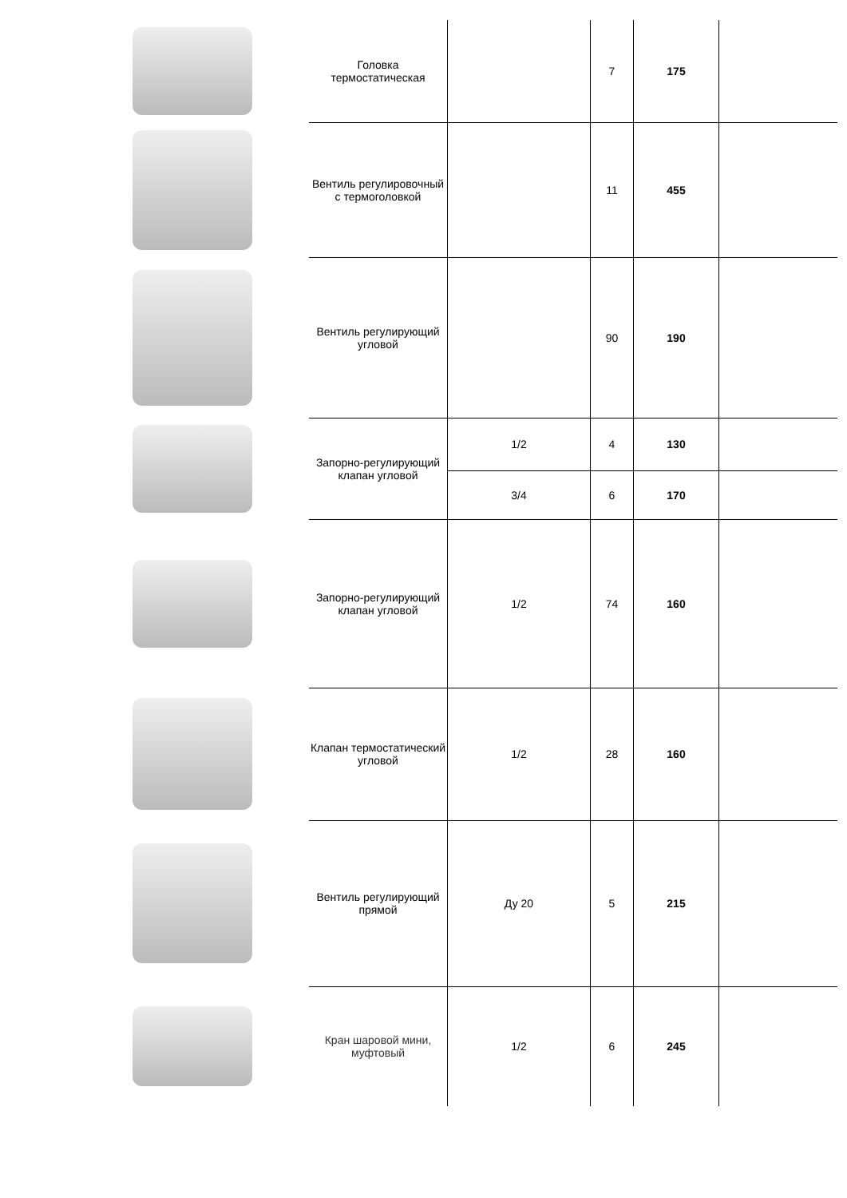| | Головка термостатическая | | 7 | 175 | |
| | Вентиль регулировочный с термоголовкой | | 11 | 455 | |
| | Вентиль регулирующий угловой | | 90 | 190 | |
| | Запорно-регулирующий клапан угловой | 1/2 | 4 | 130 | |
| | | 3/4 | 6 | 170 | |
| | Запорно-регулирующий клапан угловой | 1/2 | 74 | 160 | |
| | Клапан термостатический угловой | 1/2 | 28 | 160 | |
| | Вентиль регулирующий прямой | Ду 20 | 5 | 215 | |
| | Кран шаровой мини, муфтовый | 1/2 | 6 | 245 | |